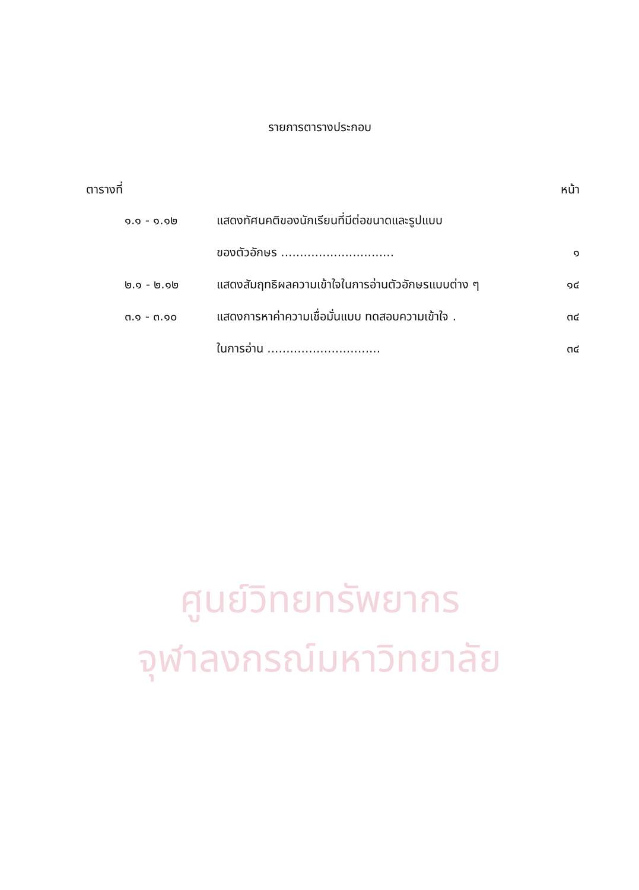ศูนย์วิทยทรัพยากร
จุฬาลงกรณ์มหาวิทยาลัย
รายการตารางประกอบ
ตารางที่ หน้า
| ๑.๑ - ๑.๑๒ | แสดงทัศนคติของนักเรียนที่มีต่อขนาดและรูปแบบ | |
| | ของตัวอักษร .............................. | ๑ |
| ๒.๑ - ๒.๑๒ | แสดงสัมฤทธิผลความเข้าใจในการอ่านตัวอักษรแบบต่าง ๆ | ๑๔ |
| ๓.๑ - ๓.๑๐ | แสดงการหาค่าความเชื่อมั่นแบบ ทดสอบความเข้าใจ . | ๓๔ |
| | ในการอ่าน .............................. | ๓๔ |